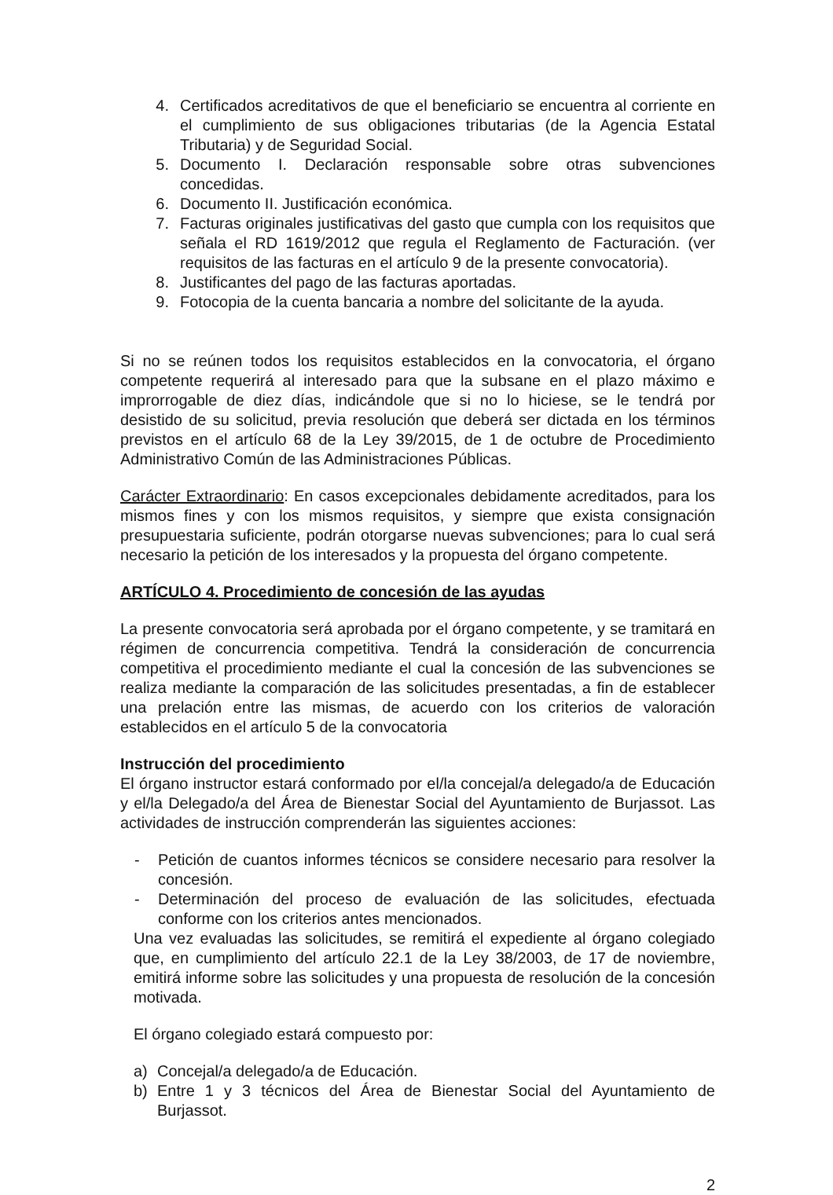4. Certificados acreditativos de que el beneficiario se encuentra al corriente en el cumplimiento de sus obligaciones tributarias (de la Agencia Estatal Tributaria) y de Seguridad Social.
5. Documento I. Declaración responsable sobre otras subvenciones concedidas.
6. Documento II. Justificación económica.
7. Facturas originales justificativas del gasto que cumpla con los requisitos que señala el RD 1619/2012 que regula el Reglamento de Facturación. (ver requisitos de las facturas en el artículo 9 de la presente convocatoria).
8. Justificantes del pago de las facturas aportadas.
9. Fotocopia de la cuenta bancaria a nombre del solicitante de la ayuda.
Si no se reúnen todos los requisitos establecidos en la convocatoria, el órgano competente requerirá al interesado para que la subsane en el plazo máximo e improrrogable de diez días, indicándole que si no lo hiciese, se le tendrá por desistido de su solicitud, previa resolución que deberá ser dictada en los términos previstos en el artículo 68 de la Ley 39/2015, de 1 de octubre de Procedimiento Administrativo Común de las Administraciones Públicas.
Carácter Extraordinario: En casos excepcionales debidamente acreditados, para los mismos fines y con los mismos requisitos, y siempre que exista consignación presupuestaria suficiente, podrán otorgarse nuevas subvenciones; para lo cual será necesario la petición de los interesados y la propuesta del órgano competente.
ARTÍCULO 4. Procedimiento de concesión de las ayudas
La presente convocatoria será aprobada por el órgano competente, y se tramitará en régimen de concurrencia competitiva. Tendrá la consideración de concurrencia competitiva el procedimiento mediante el cual la concesión de las subvenciones se realiza mediante la comparación de las solicitudes presentadas, a fin de establecer una prelación entre las mismas, de acuerdo con los criterios de valoración establecidos en el artículo 5 de la convocatoria
Instrucción del procedimiento
El órgano instructor estará conformado por el/la concejal/a delegado/a de Educación y el/la Delegado/a del Área de Bienestar Social del Ayuntamiento de Burjassot. Las actividades de instrucción comprenderán las siguientes acciones:
- Petición de cuantos informes técnicos se considere necesario para resolver la concesión.
- Determinación del proceso de evaluación de las solicitudes, efectuada conforme con los criterios antes mencionados.
Una vez evaluadas las solicitudes, se remitirá el expediente al órgano colegiado que, en cumplimiento del artículo 22.1 de la Ley 38/2003, de 17 de noviembre, emitirá informe sobre las solicitudes y una propuesta de resolución de la concesión motivada.
El órgano colegiado estará compuesto por:
a) Concejal/a delegado/a de Educación.
b) Entre 1 y 3 técnicos del Área de Bienestar Social del Ayuntamiento de Burjassot.
2